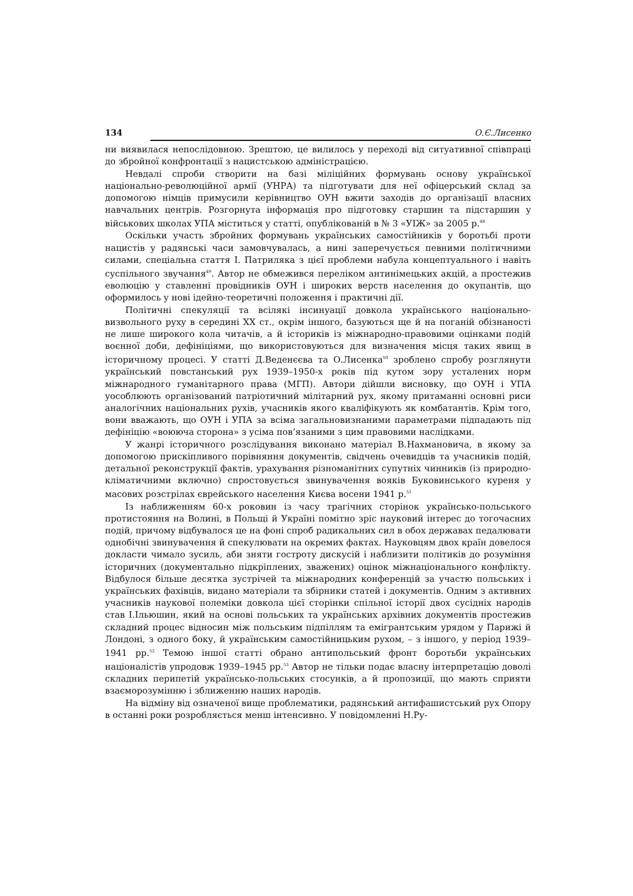134 О.Є.Лисенко
ни виявилася непослідовною. Зрештою, це вилилось у переході від ситуативної співпраці до збройної конфронтації з нацистською адміністрацією.
Невдалі спроби створити на базі міліційних формувань основу української національно-революційної армії (УНРА) та підготувати для неї офіцерський склад за допомогою німців примусили керівництво ОУН вжити заходів до організації власних навчальних центрів. Розгорнута інформація про підготовку старшин та підстаршин у військових школах УПА міститься у статті, опублікованій в № 3 «УІЖ» за 2005 р.<sup>48</sup>
Оскільки участь збройних формувань українських самостійників у боротьбі проти нацистів у радянські часи замовчувалась, а нині заперечується певними політичними силами, спеціальна стаття І. Патриляка з цієї проблеми набула концептуального і навіть суспільного звучання<sup>49</sup>. Автор не обмежився переліком антинімецьких акцій, а простежив еволюцію у ставленні провідників ОУН і широких верств населення до окупантів, що оформилось у нові ідейно-теоретичні положення і практичні дії.
Політичні спекуляції та всілякі інсинуації довкола українського національно-визвольного руху в середині ХХ ст., окрім іншого, базуються ще й на поганій обізнаності не лише широкого кола читачів, а й істориків із міжнародно-правовими оцінками подій воєнної доби, дефініціями, що використовуються для визначення місця таких явищ в історичному процесі. У статті Д.Веденєєва та О.Лисенка<sup>50</sup> зроблено спробу розглянути український повстанський рух 1939–1950-х років під кутом зору усталених норм міжнародного гуманітарного права (МГП). Автори дійшли висновку, що ОУН і УПА уособлюють організований патріотичний мілітарний рух, якому притаманні основні риси аналогічних національних рухів, учасників якого кваліфікують як комбатантів. Крім того, вони вважають, що ОУН і УПА за всіма загальновизнаними параметрами підпадають під дефініцію «воююча сторона» з усіма пов’язаними з цим правовими наслідками.
У жанрі історичного розслідування виконано матеріал В.Нахмановича, в якому за допомогою прискіпливого порівняння документів, свідчень очевидців та учасників подій, детальної реконструкції фактів, урахування різноманітних супутніх чинників (із природно-кліматичними включно) спростовується звинувачення вояків Буковинського куреня у масових розстрілах єврейського населення Києва восени 1941 р.<sup>51</sup>
Із наближенням 60-х роковин із часу трагічних сторінок українсько-польського протистояння на Волині, в Польщі й Україні помітно зріс науковий інтерес до тогочасних подій, причому відбувалося це на фоні спроб радикальних сил в обох державах педалювати однобічні звинувачення й спекулювати на окремих фактах. Науковцям двох країн довелося докласти чимало зусиль, аби зняти гостроту дискусій і наблизити політиків до розуміння історичних (документально підкріплених, зважених) оцінок міжнаціонального конфлікту. Відбулося більше десятка зустрічей та міжнародних конференцій за участю польських і українських фахівців, видано матеріали та збірники статей і документів. Одним з активних учасників наукової полеміки довкола цієї сторінки спільної історії двох сусідніх народів став І.Ільюшин, який на основі польських та українських архівних документів простежив складний процес відносин між польським підпіллям та емігрантським урядом у Парижі й Лондоні, з одного боку, й українським самостійницьким рухом, – з іншого, у період 1939–1941 рр.<sup>52</sup> Темою іншої статті обрано антипольський фронт боротьби українських націоналістів упродовж 1939–1945 рр.<sup>53</sup> Автор не тільки подає власну інтерпретацію доволі складних перипетій українсько-польських стосунків, а й пропозиції, що мають сприяти взаєморозумінню і зближенню наших народів.
На відміну від означеної вище проблематики, радянський антифашистський рух Опору в останні роки розробляється менш інтенсивно. У повідомленні Н.Ру-